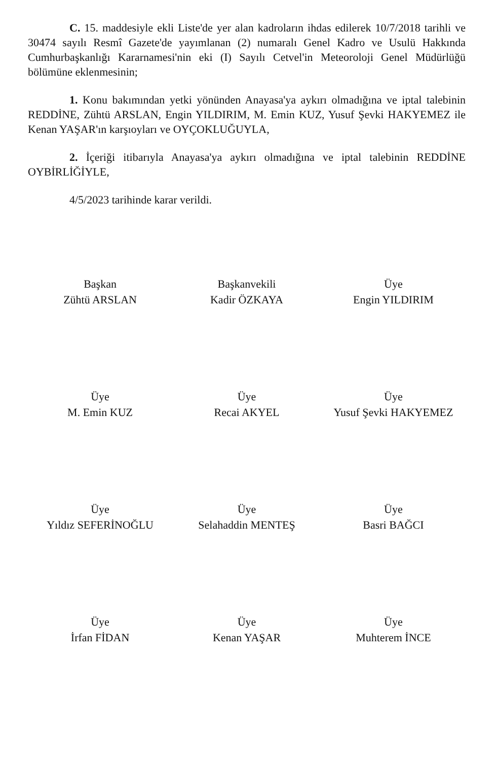C. 15. maddesiyle ekli Liste'de yer alan kadroların ihdas edilerek 10/7/2018 tarihli ve 30474 sayılı Resmî Gazete'de yayımlanan (2) numaralı Genel Kadro ve Usulü Hakkında Cumhurbaşkanlığı Kararnamesi'nin eki (I) Sayılı Cetvel'in Meteoroloji Genel Müdürlüğü bölümüne eklenmesinin;
1. Konu bakımından yetki yönünden Anayasa'ya aykırı olmadığına ve iptal talebinin REDDİNE, Zühtü ARSLAN, Engin YILDIRIM, M. Emin KUZ, Yusuf Şevki HAKYEMEZ ile Kenan YAŞAR'ın karşıoyları ve OYÇOKLUĞUYLA,
2. İçeriği itibarıyla Anayasa'ya aykırı olmadığına ve iptal talebinin REDDİNE OYBİRLİĞİYLE,
4/5/2023 tarihinde karar verildi.
Başkan
Zühtü ARSLAN
Başkanvekili
Kadir ÖZKAYA
Üye
Engin YILDIRIM
Üye
M. Emin KUZ
Üye
Recai AKYEL
Üye
Yusuf Şevki HAKYEMEZ
Üye
Yıldız SEFERİNOĞLU
Üye
Selahaddin MENTEŞ
Üye
Basri BAĞCI
Üye
İrfan FİDAN
Üye
Kenan YAŞAR
Üye
Muhterem İNCE